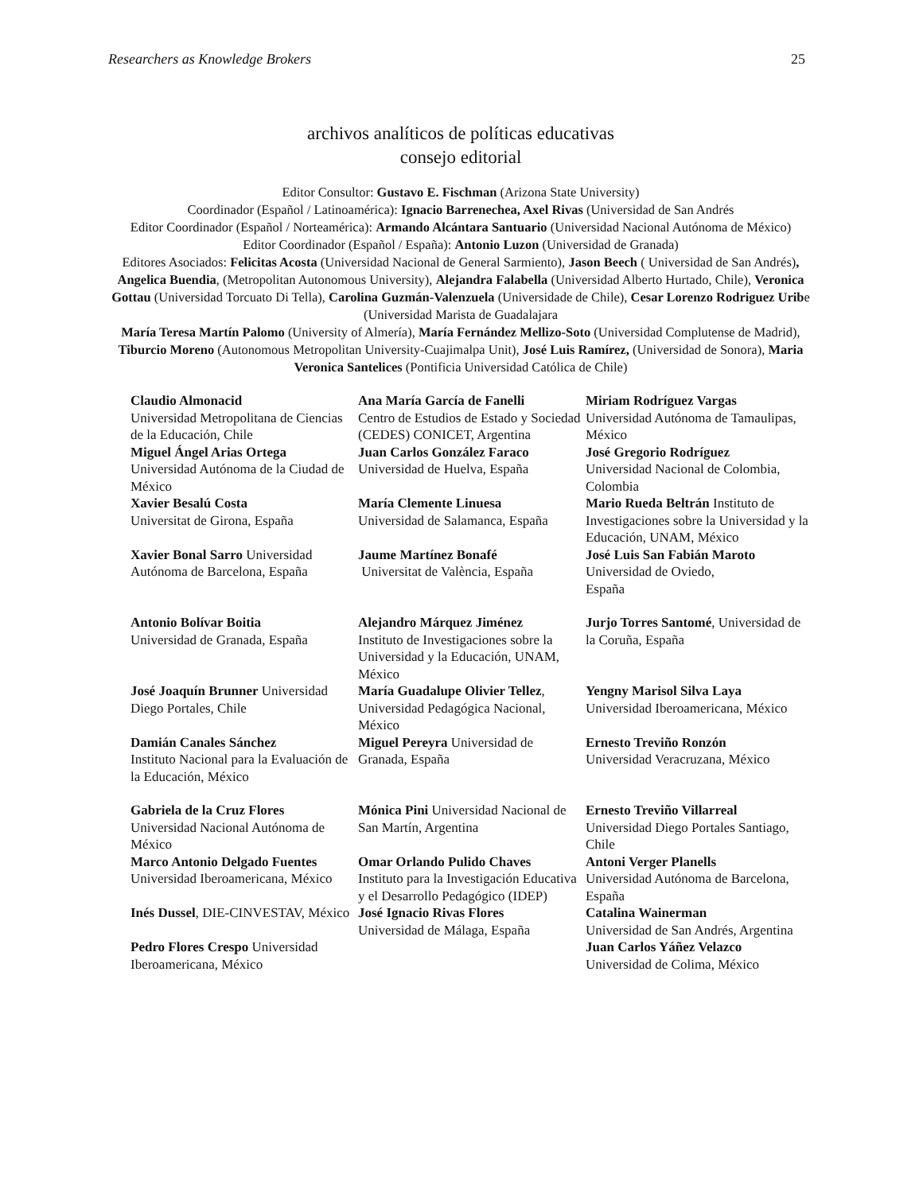Researchers as Knowledge Brokers 25
archivos analíticos de políticas educativas
consejo editorial
Editor Consultor: Gustavo E. Fischman (Arizona State University)
Coordinador (Español / Latinoamérica): Ignacio Barrenechea, Axel Rivas (Universidad de San Andrés
Editor Coordinador (Español / Norteamérica): Armando Alcántara Santuario (Universidad Nacional Autónoma de México)
Editor Coordinador (Español / España): Antonio Luzon (Universidad de Granada)
Editores Asociados: Felicitas Acosta (Universidad Nacional de General Sarmiento), Jason Beech ( Universidad de San Andrés), Angelica Buendia, (Metropolitan Autonomous University), Alejandra Falabella (Universidad Alberto Hurtado, Chile), Veronica Gottau (Universidad Torcuato Di Tella), Carolina Guzmán-Valenzuela (Universidade de Chile), Cesar Lorenzo Rodriguez Uribe (Universidad Marista de Guadalajara
María Teresa Martín Palomo (University of Almería), María Fernández Mellizo-Soto (Universidad Complutense de Madrid), Tiburcio Moreno (Autonomous Metropolitan University-Cuajimalpa Unit), José Luis Ramírez, (Universidad de Sonora), Maria Veronica Santelices (Pontificia Universidad Católica de Chile)
| Claudio Almonacid Universidad Metropolitana de Ciencias de la Educación, Chile | Ana María García de Fanelli Centro de Estudios de Estado y Sociedad (CEDES) CONICET, Argentina | Miriam Rodríguez Vargas Universidad Autónoma de Tamaulipas, México |
| Miguel Ángel Arias Ortega Universidad Autónoma de la Ciudad de México | Juan Carlos González Faraco Universidad de Huelva, España | José Gregorio Rodríguez Universidad Nacional de Colombia, Colombia |
| Xavier Besalú Costa Universitat de Girona, España | María Clemente Linuesa Universidad de Salamanca, España | Mario Rueda Beltrán Instituto de Investigaciones sobre la Universidad y la Educación, UNAM, México |
| Xavier Bonal Sarro Universidad Autónoma de Barcelona, España | Jaume Martínez Bonafé Universitat de València, España | José Luis San Fabián Maroto Universidad de Oviedo, España |
| Antonio Bolívar Boitia Universidad de Granada, España | Alejandro Márquez Jiménez Instituto de Investigaciones sobre la Universidad y la Educación, UNAM, México | Jurjo Torres Santomé , Universidad de la Coruña, España |
| José Joaquín Brunner Universidad Diego Portales, Chile | María Guadalupe Olivier Tellez , Universidad Pedagógica Nacional, México | Yengny Marisol Silva Laya Universidad Iberoamericana, México |
| Damián Canales Sánchez Instituto Nacional para la Evaluación de la Educación, México | Miguel Pereyra Universidad de Granada, España | Ernesto Treviño Ronzón Universidad Veracruzana, México |
| Gabriela de la Cruz Flores Universidad Nacional Autónoma de México | Mónica Pini Universidad Nacional de San Martín, Argentina | Ernesto Treviño Villarreal Universidad Diego Portales Santiago, Chile |
| Marco Antonio Delgado Fuentes Universidad Iberoamericana, México | Omar Orlando Pulido Chaves Instituto para la Investigación Educativa y el Desarrollo Pedagógico (IDEP) | Antoni Verger Planells Universidad Autónoma de Barcelona, España |
| Inés Dussel , DIE-CINVESTAV, México | José Ignacio Rivas Flores Universidad de Málaga, España | Catalina Wainerman Universidad de San Andrés, Argentina |
| Pedro Flores Crespo Universidad Iberoamericana, México | | Juan Carlos Yáñez Velazco Universidad de Colima, México |